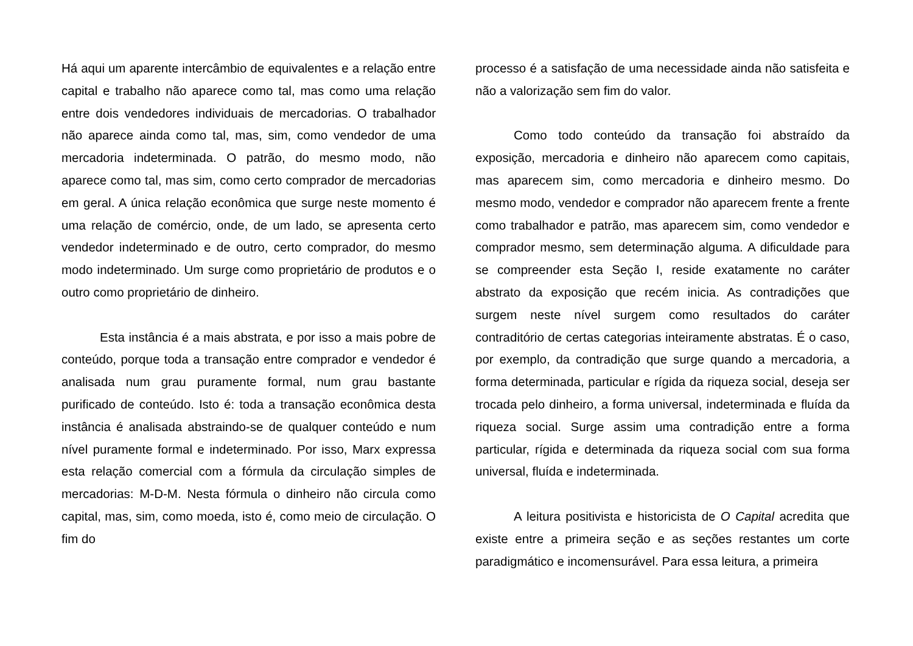Há aqui um aparente intercâmbio de equivalentes e a relação entre capital e trabalho não aparece como tal, mas como uma relação entre dois vendedores individuais de mercadorias. O trabalhador não aparece ainda como tal, mas, sim, como vendedor de uma mercadoria indeterminada. O patrão, do mesmo modo, não aparece como tal, mas sim, como certo comprador de mercadorias em geral. A única relação econômica que surge neste momento é uma relação de comércio, onde, de um lado, se apresenta certo vendedor indeterminado e de outro, certo comprador, do mesmo modo indeterminado. Um surge como proprietário de produtos e o outro como proprietário de dinheiro.
Esta instância é a mais abstrata, e por isso a mais pobre de conteúdo, porque toda a transação entre comprador e vendedor é analisada num grau puramente formal, num grau bastante purificado de conteúdo. Isto é: toda a transação econômica desta instância é analisada abstraindo-se de qualquer conteúdo e num nível puramente formal e indeterminado. Por isso, Marx expressa esta relação comercial com a fórmula da circulação simples de mercadorias: M-D-M. Nesta fórmula o dinheiro não circula como capital, mas, sim, como moeda, isto é, como meio de circulação. O fim do
processo é a satisfação de uma necessidade ainda não satisfeita e não a valorização sem fim do valor.
Como todo conteúdo da transação foi abstraído da exposição, mercadoria e dinheiro não aparecem como capitais, mas aparecem sim, como mercadoria e dinheiro mesmo. Do mesmo modo, vendedor e comprador não aparecem frente a frente como trabalhador e patrão, mas aparecem sim, como vendedor e comprador mesmo, sem determinação alguma. A dificuldade para se compreender esta Seção I, reside exatamente no caráter abstrato da exposição que recém inicia. As contradições que surgem neste nível surgem como resultados do caráter contraditório de certas categorias inteiramente abstratas. É o caso, por exemplo, da contradição que surge quando a mercadoria, a forma determinada, particular e rígida da riqueza social, deseja ser trocada pelo dinheiro, a forma universal, indeterminada e fluída da riqueza social. Surge assim uma contradição entre a forma particular, rígida e determinada da riqueza social com sua forma universal, fluída e indeterminada.
A leitura positivista e historicista de O Capital acredita que existe entre a primeira seção e as seções restantes um corte paradigmático e incomensurável. Para essa leitura, a primeira